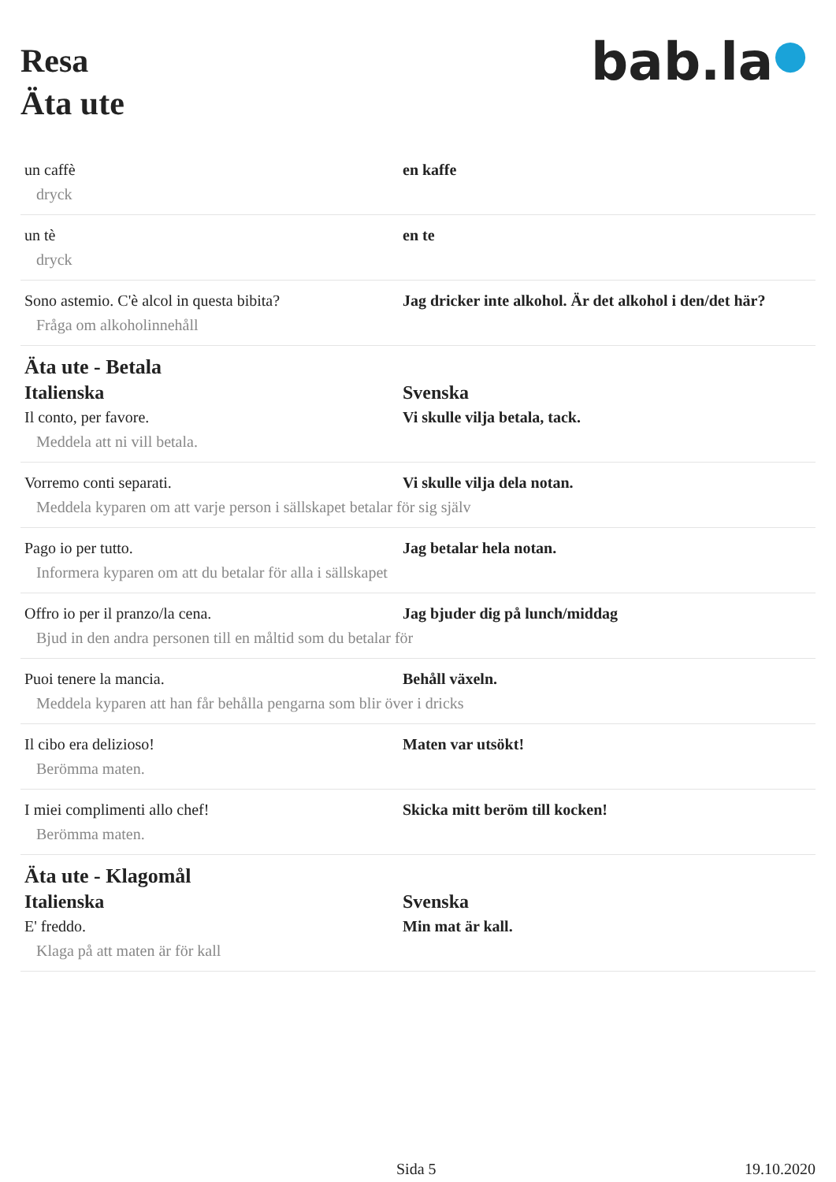Resa
Äta ute
bab.la●
un caffè
dryck
en kaffe
un tè
dryck
en te
Sono astemio. C'è alcol in questa bibita?
Fråga om alkoholinnehåll
Jag dricker inte alkohol. Är det alkohol i den/det här?
Äta ute - Betala
Italienska Svenska
Il conto, per favore.
Meddela att ni vill betala.
Vi skulle vilja betala, tack.
Vorremo conti separati.
Meddela kyparen om att varje person i sällskapet betalar för sig själv
Vi skulle vilja dela notan.
Pago io per tutto.
Informera kyparen om att du betalar för alla i sällskapet
Jag betalar hela notan.
Offro io per il pranzo/la cena.
Bjud in den andra personen till en måltid som du betalar för
Jag bjuder dig på lunch/middag
Puoi tenere la mancia.
Meddela kyparen att han får behålla pengarna som blir över i dricks
Behåll växeln.
Il cibo era delizioso!
Berömma maten.
Maten var utsökt!
I miei complimenti allo chef!
Berömma maten.
Skicka mitt beröm till kocken!
Äta ute - Klagomål
Italienska Svenska
E' freddo.
Klaga på att maten är för kall
Min mat är kall.
Sida 5 19.10.2020